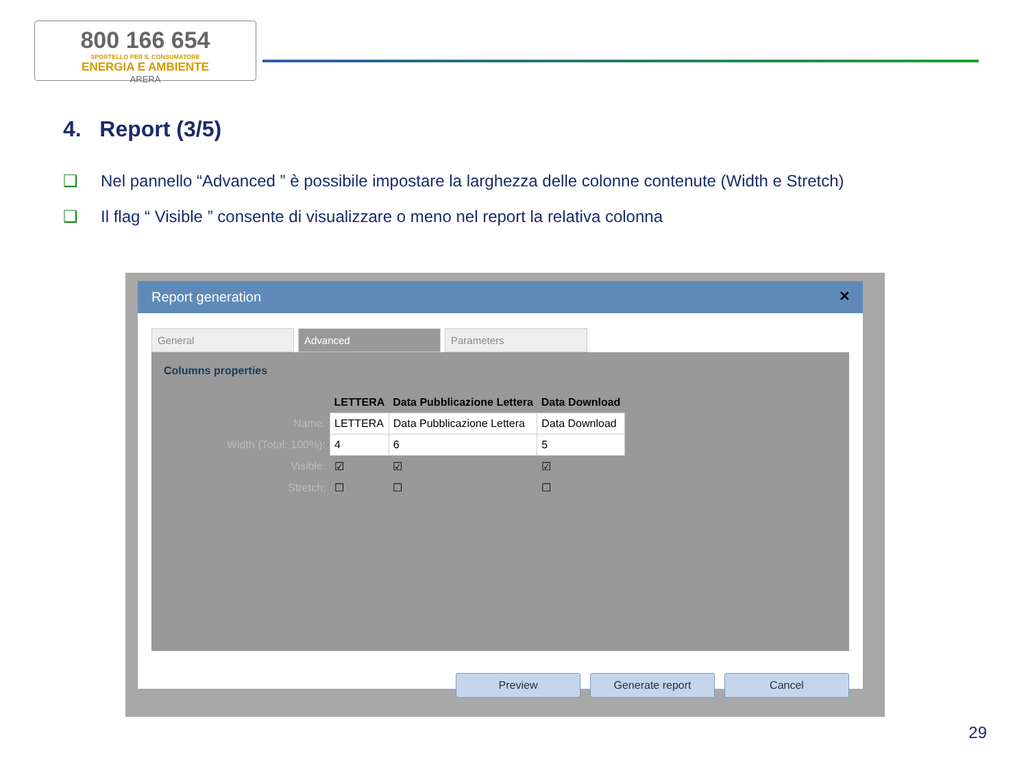800 166 654
SPORTELLO PER IL CONSUMATORE
ENERGIA E AMBIENTE
ARERA
4. Report (3/5)
❑ Nel pannello “Advanced ” è possibile impostare la larghezza delle colonne contenute (Width e Stretch)
❑ Il flag “ Visible ” consente di visualizzare o meno nel report la relativa colonna
Report generation ✕
General Advanced Parameters
Columns properties
| | LETTERA | Data Pubblicazione Lettera | Data Download |
| --- | --- | --- | --- |
| Name: | LETTERA | Data Pubblicazione Lettera | Data Download |
| Width (Total: 100%): | 4 | 6 | 5 |
| Visible: | ☑ | ☑ | ☑ |
| Stretch: | ☐ | ☐ | ☐ |
Preview Generate report Cancel
29